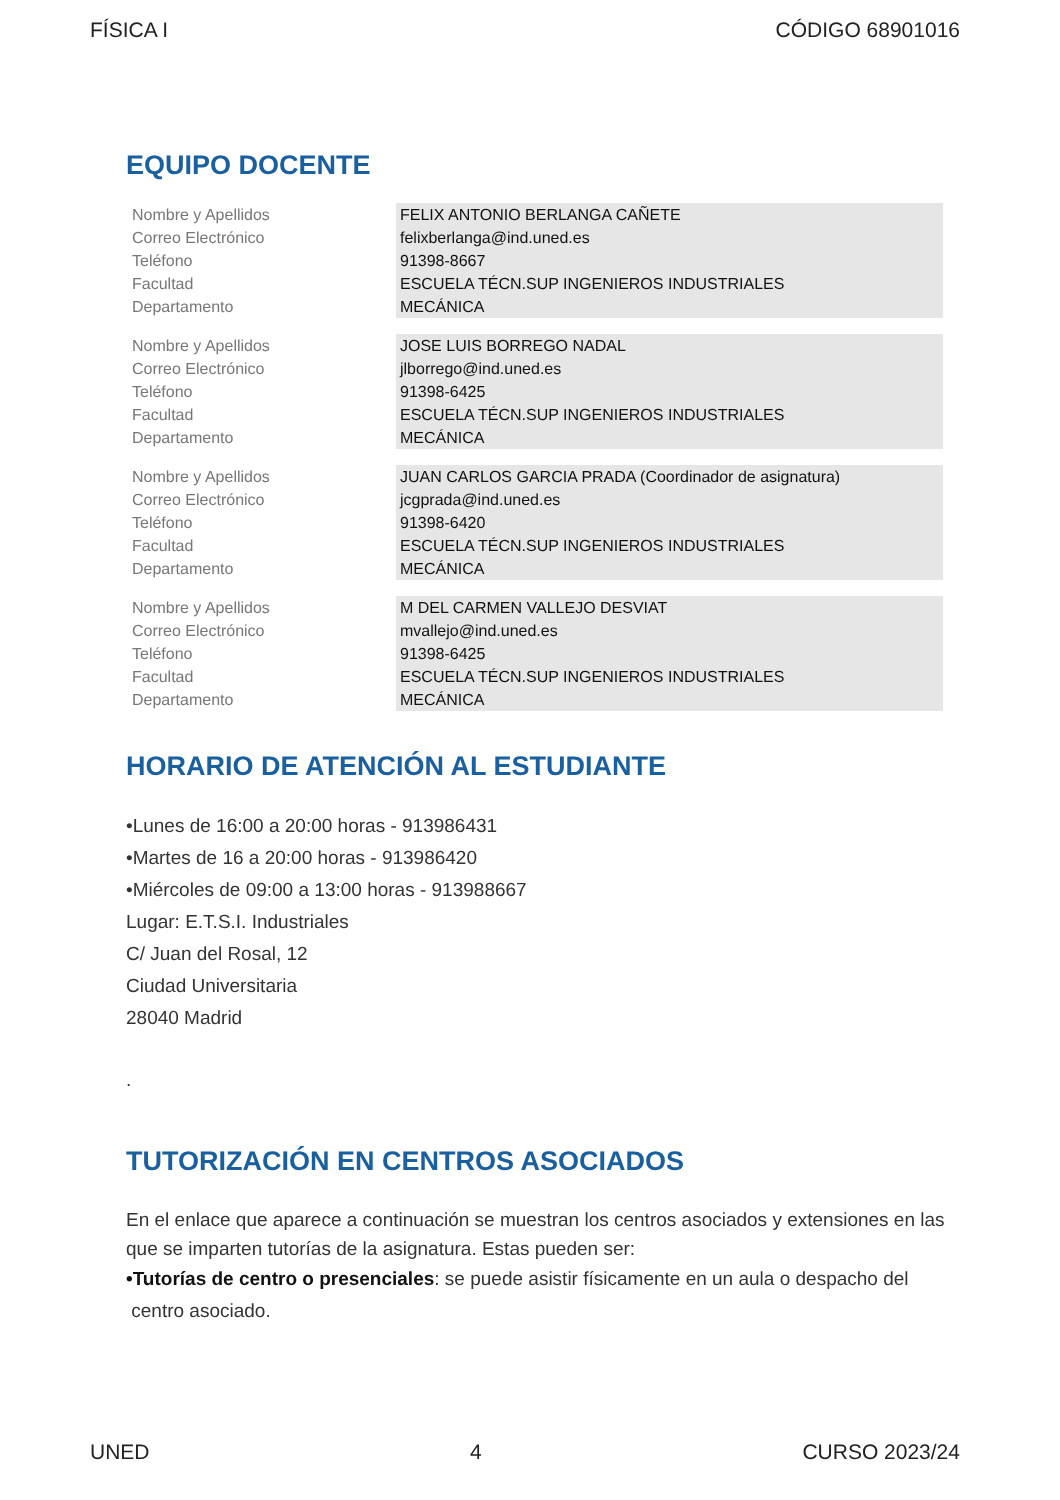FÍSICA I CÓDIGO 68901016
EQUIPO DOCENTE
| Nombre y Apellidos | FELIX ANTONIO BERLANGA CAÑETE |
| Correo Electrónico | felixberlanga@ind.uned.es |
| Teléfono | 91398-8667 |
| Facultad | ESCUELA TÉCN.SUP INGENIEROS INDUSTRIALES |
| Departamento | MECÁNICA |
| Nombre y Apellidos | JOSE LUIS BORREGO NADAL |
| Correo Electrónico | jlborrego@ind.uned.es |
| Teléfono | 91398-6425 |
| Facultad | ESCUELA TÉCN.SUP INGENIEROS INDUSTRIALES |
| Departamento | MECÁNICA |
| Nombre y Apellidos | JUAN CARLOS GARCIA PRADA (Coordinador de asignatura) |
| Correo Electrónico | jcgprada@ind.uned.es |
| Teléfono | 91398-6420 |
| Facultad | ESCUELA TÉCN.SUP INGENIEROS INDUSTRIALES |
| Departamento | MECÁNICA |
| Nombre y Apellidos | M DEL CARMEN VALLEJO DESVIAT |
| Correo Electrónico | mvallejo@ind.uned.es |
| Teléfono | 91398-6425 |
| Facultad | ESCUELA TÉCN.SUP INGENIEROS INDUSTRIALES |
| Departamento | MECÁNICA |
HORARIO DE ATENCIÓN AL ESTUDIANTE
•Lunes de 16:00 a 20:00 horas - 913986431
•Martes de 16 a 20:00 horas - 913986420
•Miércoles de 09:00 a 13:00 horas - 913988667
Lugar: E.T.S.I. Industriales
C/ Juan del Rosal, 12
Ciudad Universitaria
28040 Madrid
.
TUTORIZACIÓN EN CENTROS ASOCIADOS
En el enlace que aparece a continuación se muestran los centros asociados y extensiones en las que se imparten tutorías de la asignatura. Estas pueden ser:
•Tutorías de centro o presenciales: se puede asistir físicamente en un aula o despacho del
centro asociado.
UNED 4 CURSO 2023/24